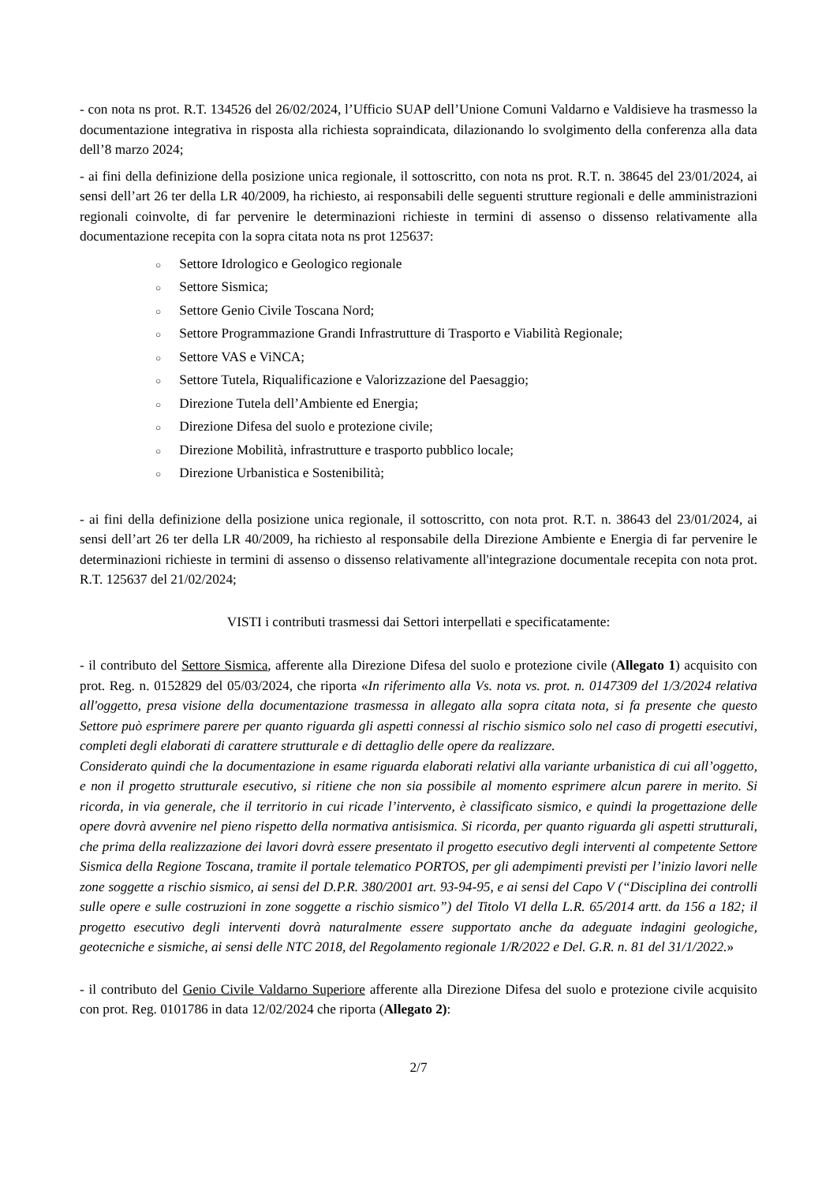- con nota ns prot. R.T. 134526 del 26/02/2024, l’Ufficio SUAP dell’Unione Comuni Valdarno e Valdisieve ha trasmesso la documentazione integrativa in risposta alla richiesta sopraindicata, dilazionando lo svolgimento della conferenza alla data dell’8 marzo 2024;
- ai fini della definizione della posizione unica regionale, il sottoscritto, con nota ns prot. R.T. n. 38645 del 23/01/2024, ai sensi dell’art 26 ter della LR 40/2009, ha richiesto, ai responsabili delle seguenti strutture regionali e delle amministrazioni regionali coinvolte, di far pervenire le determinazioni richieste in termini di assenso o dissenso relativamente alla documentazione recepita con la sopra citata nota ns prot 125637:
○ Settore Idrologico e Geologico regionale
○ Settore Sismica;
○ Settore Genio Civile Toscana Nord;
○ Settore Programmazione Grandi Infrastrutture di Trasporto e Viabilità Regionale;
○ Settore VAS e ViNCA;
○ Settore Tutela, Riqualificazione e Valorizzazione del Paesaggio;
○ Direzione Tutela dell’Ambiente ed Energia;
○ Direzione Difesa del suolo e protezione civile;
○ Direzione Mobilità, infrastrutture e trasporto pubblico locale;
○ Direzione Urbanistica e Sostenibilità;
- ai fini della definizione della posizione unica regionale, il sottoscritto, con nota prot. R.T. n. 38643 del 23/01/2024, ai sensi dell’art 26 ter della LR 40/2009, ha richiesto al responsabile della Direzione Ambiente e Energia di far pervenire le determinazioni richieste in termini di assenso o dissenso relativamente all'integrazione documentale recepita con nota prot. R.T. 125637 del 21/02/2024;
VISTI i contributi trasmessi dai Settori interpellati e specificatamente:
- il contributo del Settore Sismica, afferente alla Direzione Difesa del suolo e protezione civile (Allegato 1) acquisito con prot. Reg. n. 0152829 del 05/03/2024, che riporta «In riferimento alla Vs. nota vs. prot. n. 0147309 del 1/3/2024 relativa all'oggetto, presa visione della documentazione trasmessa in allegato alla sopra citata nota, si fa presente che questo Settore può esprimere parere per quanto riguarda gli aspetti connessi al rischio sismico solo nel caso di progetti esecutivi, completi degli elaborati di carattere strutturale e di dettaglio delle opere da realizzare.
Considerato quindi che la documentazione in esame riguarda elaborati relativi alla variante urbanistica di cui all’oggetto, e non il progetto strutturale esecutivo, si ritiene che non sia possibile al momento esprimere alcun parere in merito. Si ricorda, in via generale, che il territorio in cui ricade l’intervento, è classificato sismico, e quindi la progettazione delle opere dovrà avvenire nel pieno rispetto della normativa antisismica. Si ricorda, per quanto riguarda gli aspetti strutturali, che prima della realizzazione dei lavori dovrà essere presentato il progetto esecutivo degli interventi al competente Settore Sismica della Regione Toscana, tramite il portale telematico PORTOS, per gli adempimenti previsti per l’inizio lavori nelle zone soggette a rischio sismico, ai sensi del D.P.R. 380/2001 art. 93-94-95, e ai sensi del Capo V (“Disciplina dei controlli sulle opere e sulle costruzioni in zone soggette a rischio sismico”) del Titolo VI della L.R. 65/2014 artt. da 156 a 182; il progetto esecutivo degli interventi dovrà naturalmente essere supportato anche da adeguate indagini geologiche, geotecniche e sismiche, ai sensi delle NTC 2018, del Regolamento regionale 1/R/2022 e Del. G.R. n. 81 del 31/1/2022.»
- il contributo del Genio Civile Valdarno Superiore afferente alla Direzione Difesa del suolo e protezione civile acquisito con prot. Reg. 0101786 in data 12/02/2024 che riporta (Allegato 2):
2/7